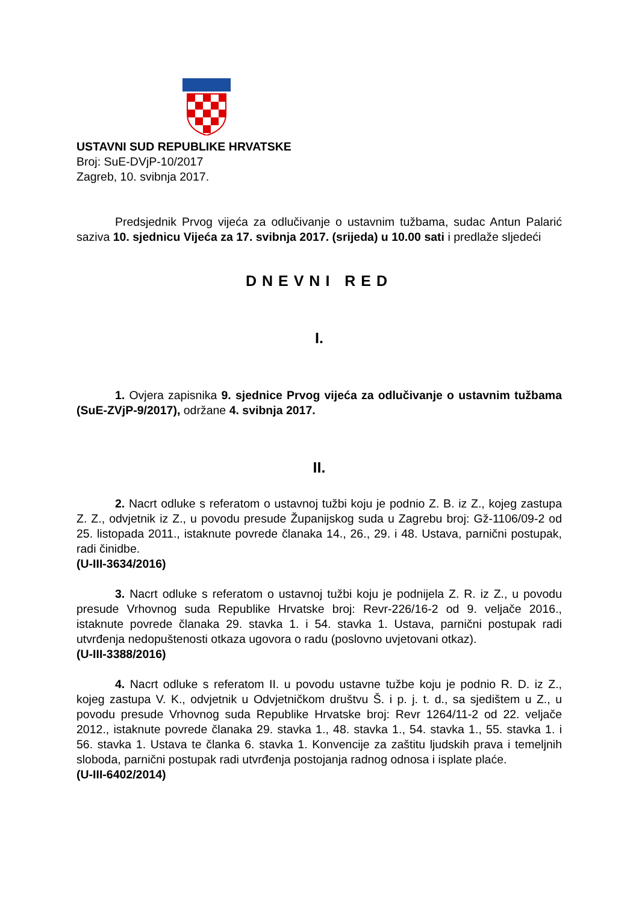USTAVNI SUD REPUBLIKE HRVATSKE
Broj: SuE-DVjP-10/2017
Zagreb, 10. svibnja 2017.
Predsjednik Prvog vijeća za odlučivanje o ustavnim tužbama, sudac Antun Palarić saziva 10. sjednicu Vijeća za 17. svibnja 2017. (srijeda) u 10.00 sati i predlaže sljedeći
DNEVNI RED
I.
1. Ovjera zapisnika 9. sjednice Prvog vijeća za odlučivanje o ustavnim tužbama (SuE-ZVjP-9/2017), održane 4. svibnja 2017.
II.
2. Nacrt odluke s referatom o ustavnoj tužbi koju je podnio Z. B. iz Z., kojeg zastupa Z. Z., odvjetnik iz Z., u povodu presude Županijskog suda u Zagrebu broj: Gž-1106/09-2 od 25. listopada 2011., istaknute povrede članaka 14., 26., 29. i 48. Ustava, parnični postupak, radi činidbe.
(U-III-3634/2016)
3. Nacrt odluke s referatom o ustavnoj tužbi koju je podnijela Z. R. iz Z., u povodu presude Vrhovnog suda Republike Hrvatske broj: Revr-226/16-2 od 9. veljače 2016., istaknute povrede članaka 29. stavka 1. i 54. stavka 1. Ustava, parnični postupak radi utvrđenja nedopuštenosti otkaza ugovora o radu (poslovno uvjetovani otkaz).
(U-III-3388/2016)
4. Nacrt odluke s referatom II. u povodu ustavne tužbe koju je podnio R. D. iz Z., kojeg zastupa V. K., odvjetnik u Odvjetničkom društvu Š. i p. j. t. d., sa sjedištem u Z., u povodu presude Vrhovnog suda Republike Hrvatske broj: Revr 1264/11-2 od 22. veljače 2012., istaknute povrede članaka 29. stavka 1., 48. stavka 1., 54. stavka 1., 55. stavka 1. i 56. stavka 1. Ustava te članka 6. stavka 1. Konvencije za zaštitu ljudskih prava i temeljnih sloboda, parnični postupak radi utvrđenja postojanja radnog odnosa i isplate plaće.
(U-III-6402/2014)